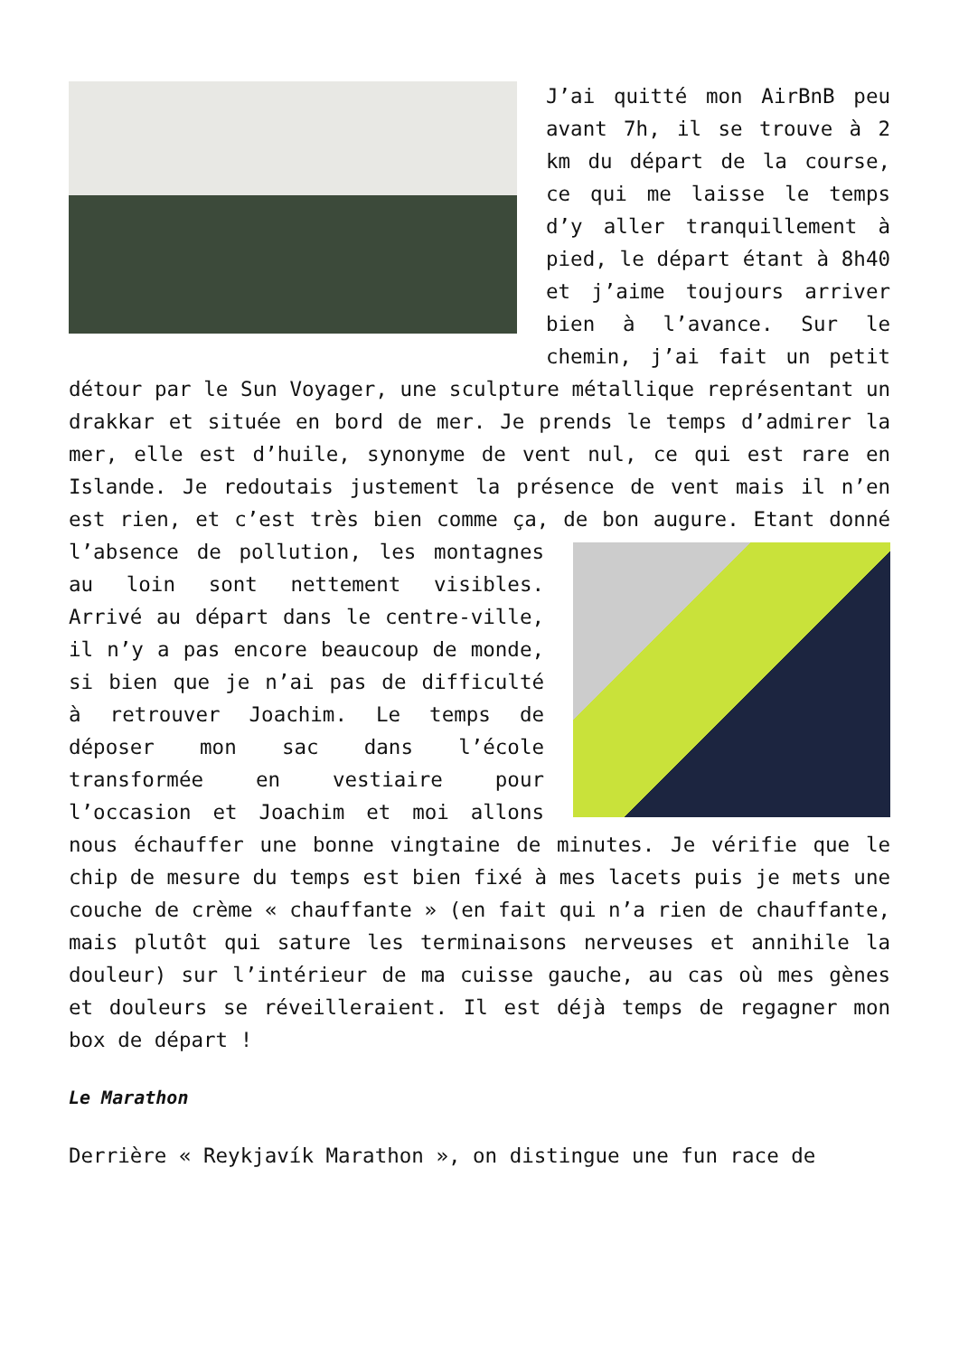J’ai quitté mon AirBnB peu avant 7h, il se trouve à 2 km du départ de la course, ce qui me laisse le temps d’y aller tranquillement à pied, le départ étant à 8h40 et j’aime toujours arriver bien à l’avance. Sur le chemin, j’ai fait un petit détour par le Sun Voyager, une sculpture métallique représentant un drakkar et située en bord de mer. Je prends le temps d’admirer la mer, elle est d’huile, synonyme de vent nul, ce qui est rare en Islande. Je redoutais justement la présence de vent mais il n’en est rien, et c’est très bien comme ça, de bon augure. Etant donné l’absence de pollution, les montagnes au loin sont nettement visibles. Arrivé au départ dans le centre-ville, il n’y a pas encore beaucoup de monde, si bien que je n’ai pas de difficulté à retrouver Joachim. Le temps de déposer mon sac dans l’école transformée en vestiaire pour l’occasion et Joachim et moi allons nous échauffer une bonne vingtaine de minutes. Je vérifie que le chip de mesure du temps est bien fixé à mes lacets puis je mets une couche de crème « chauffante » (en fait qui n’a rien de chauffante, mais plutôt qui sature les terminaisons nerveuses et annihile la douleur) sur l’intérieur de ma cuisse gauche, au cas où mes gènes et douleurs se réveilleraient. Il est déjà temps de regagner mon box de départ !
Le Marathon
Derrière « Reykjavík Marathon », on distingue une fun race de